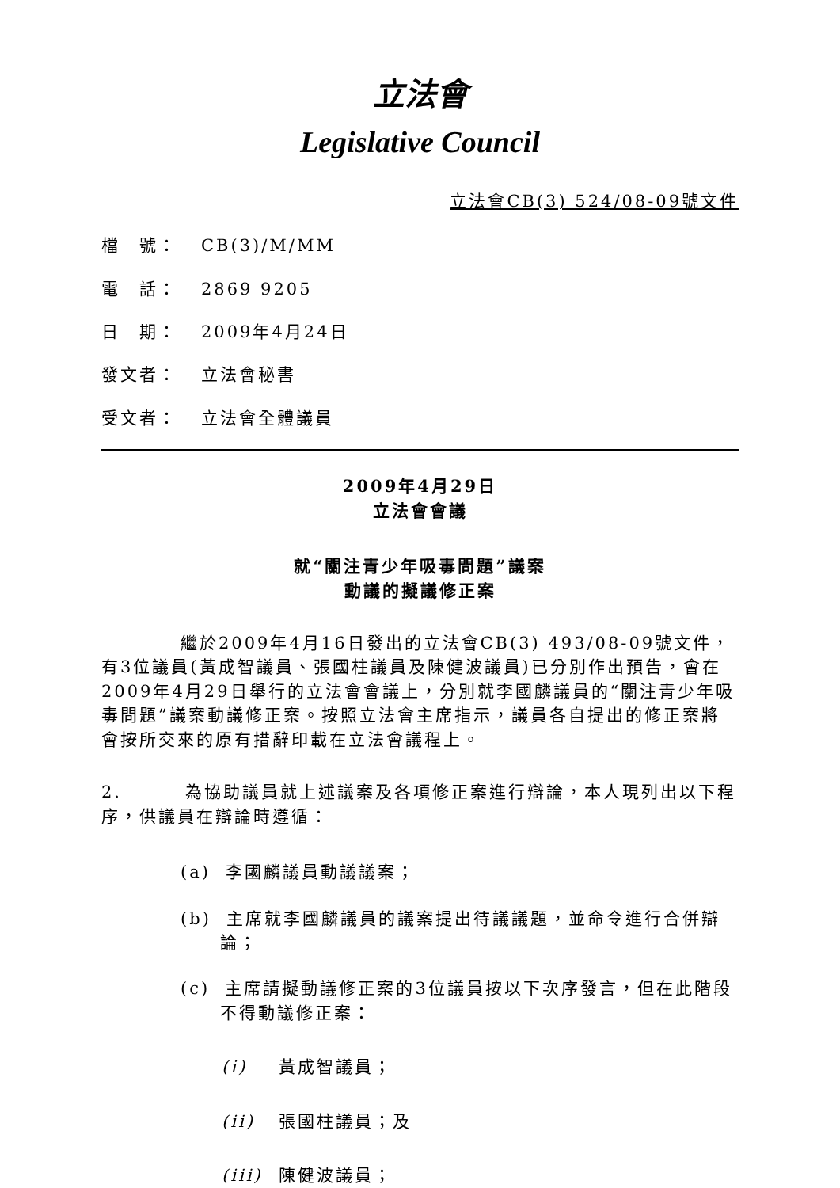立法會
Legislative Council
立法會CB(3) 524/08-09號文件
檔　號： CB(3)/M/MM
電　話： 2869 9205
日　期： 2009年4月24日
發文者： 立法會秘書
受文者： 立法會全體議員
2009年4月29日
立法會會議
就“關注青少年吸毒問題”議案
動議的擬議修正案
繼於2009年4月16日發出的立法會CB(3) 493/08-09號文件，有3位議員(黃成智議員、張國柱議員及陳健波議員)已分別作出預告，會在2009年4月29日舉行的立法會會議上，分別就李國麟議員的“關注青少年吸毒問題”議案動議修正案。按照立法會主席指示，議員各自提出的修正案將會按所交來的原有措辭印載在立法會議程上。
2. 為協助議員就上述議案及各項修正案進行辯論，本人現列出以下程序，供議員在辯論時遵循：
(a) 李國麟議員動議議案；
(b) 主席就李國麟議員的議案提出待議議題，並命令進行合併辯論；
(c) 主席請擬動議修正案的3位議員按以下次序發言，但在此階段不得動議修正案：
(i) 黃成智議員；
(ii) 張國柱議員；及
(iii) 陳健波議員；